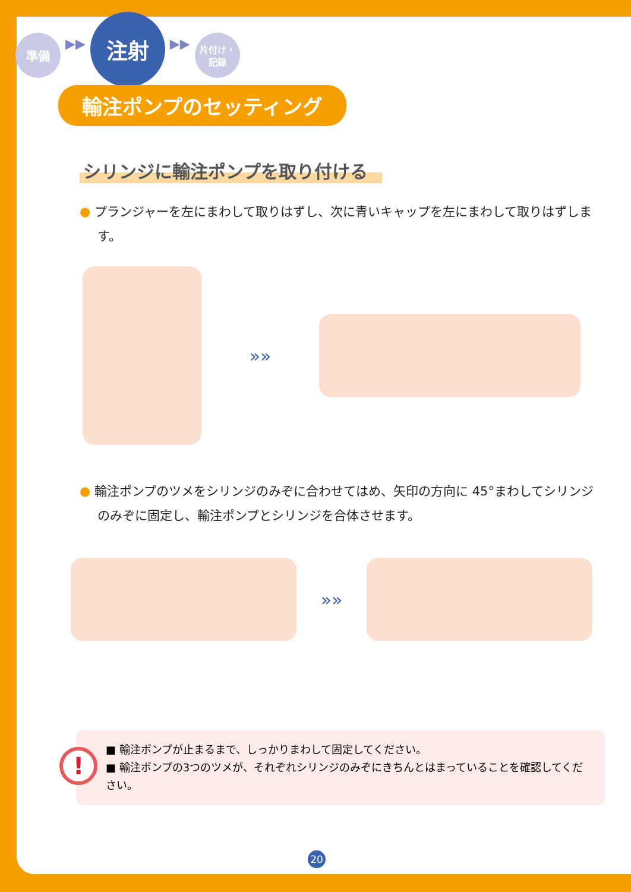準備
▶▶
注射
▶▶
片付け・
記録
輸注ポンプのセッティング
シリンジに輸注ポンプを取り付ける
● プランジャーを左にまわして取りはずし、次に青いキャップを左にまわして取りはずします。
»»
● 輸注ポンプのツメをシリンジのみぞに合わせてはめ、矢印の方向に 45°まわしてシリンジのみぞに固定し、輸注ポンプとシリンジを合体させます。
»»
!
■ 輸注ポンプが止まるまで、しっかりまわして固定してください。
■ 輸注ポンプの3つのツメが、それぞれシリンジのみぞにきちんとはまっていることを確認してください。
20